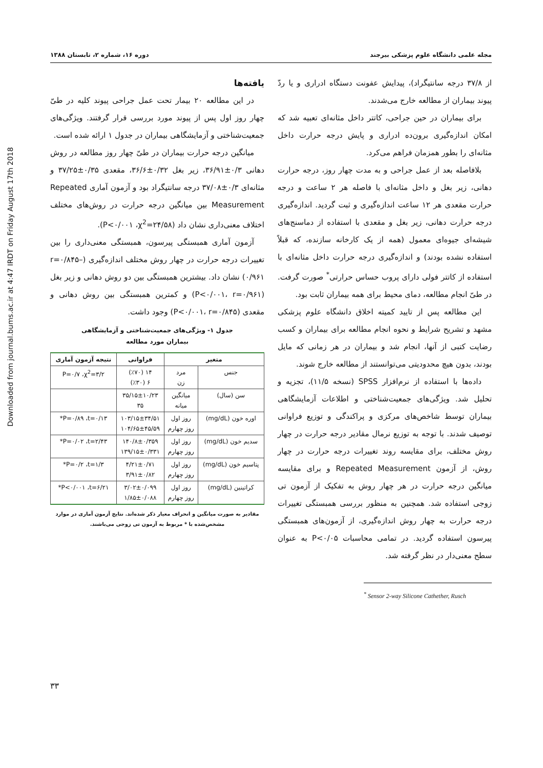Downloaded from journal.bums.ac.ir at 4:47 IRDT on Friday August 17th 2018
مجله علمی دانشگاه علوم پزشکی بیرجند دوره ۱۶، شماره ۲، تابستان ۱۳۸۸
از ۳۷/۸ درجه سانتیگراد)، پیدایش عفونت دستگاه ادراری و یا ردّ پیوند بیماران از مطالعه خارج می‌شدند.
برای بیماران در حین جراحی، کاتتر داخل مثانه‌ای تعبیه شد که امکان اندازه‌گیری برون‌ده ادراری و پایش درجه حرارت داخل مثانه‌ای را بطور همزمان فراهم می‌کرد.
بلافاصله بعد از عمل جراحی و به مدت چهار روز، درجه حرارت دهانی، زیر بغل و داخل مثانه‌ای با فاصله هر ۲ ساعت و درجه حرارت مقعدی هر ۱۲ ساعت اندازه‌گیری و ثبت گردید. اندازه‌گیری درجه حرارت دهانی، زیر بغل و مقعدی با استفاده از دماسنج‌های شیشه‌ای جیوه‌ای معمول (همه از یک کارخانه سازنده، که قبلاً استفاده نشده بودند) و اندازه‌گیری درجه حرارت داخل مثانه‌ای با استفاده از کاتتر فولی دارای پروب حساس حرارتی<sup>*</sup> صورت گرفت. در طیّ انجام مطالعه، دمای محیط برای همه بیماران ثابت بود.
این مطالعه پس از تایید کمیته اخلاق دانشگاه علوم پزشکی مشهد و تشریح شرایط و نحوه انجام مطالعه برای بیماران و کسب رضایت کتبی از آنها، انجام شد و بیماران در هر زمانی که مایل بودند، بدون هیچ محدودیتی می‌توانستند از مطالعه خارج شوند.
داده‌ها با استفاده از نرم‌افزار SPSS (نسخه ۱۱/۵)، تجزیه و تحلیل شد. ویژگی‌های جمعیت‌شناختی و اطلاعات آزمایشگاهی بیماران توسط شاخص‌های مرکزی و پراکندگی و توزیع فراوانی توصیف شدند. با توجه به توزیع نرمال مقادیر درجه حرارت در چهار روش مختلف، برای مقایسه روند تغییرات درجه حرارت در چهار روش، از آزمون Repeated Measurement و برای مقایسه میانگین درجه حرارت در هر چهار روش به تفکیک از آزمون تی زوجی استفاده شد. همچنین به منظور بررسی همبستگی تغییرات درجه حرارت به چهار روش اندازه‌گیری، از آزمون‌های همبستگی پیرسون استفاده گردید. در تمامی محاسبات P<۰/۰۵ به عنوان سطح معنی‌دار در نظر گرفته شد.
<sup>*</sup> Sensor 2-way Silicone Cathether, Rusch
یافته‌ها
در این مطالعه ۲۰ بیمار تحت عمل جراحی پیوند کلیه در طیّ چهار روز اول پس از پیوند مورد بررسی قرار گرفتند. ویژگی‌های جمعیت‌شناختی و آزمایشگاهی بیماران در جدول ۱ ارائه شده است.
میانگین درجه حرارت بیماران در طیّ چهار روز مطالعه در روش دهانی ۰/۳±۳۶/۹۱، زیر بغل ۰/۳۲±۳۶/۶، مقعدی ۰/۳۵±۳۷/۲۵ و مثانه‌ای ۰/۳±۳۷/۰۸ درجه سانتیگراد بود و آزمون آماری Repeated Measurement بین میانگین درجه حرارت در روش‌های مختلف اختلاف معنی‌داری نشان داد (P<۰/۰۰۱ ،χ<sup>2</sup>=۲۴/۵۸).
آزمون آماری همبستگی پیرسون، همبستگی معنی‌داری را بین تغییرات درجه حرارت در چهار روش مختلف اندازه‌گیری (r=۰/۸۴۵–۰/۹۶۱) نشان داد. بیشترین همبستگی بین دو روش دهانی و زیر بغل (P<۰/۰۰۱، r=۰/۹۶۱) و کمترین همبستگی بین روش دهانی و مقعدی (P<۰/۰۰۱، r=۰/۸۴۵) وجود داشت.
جدول ۱- ویژگی‌های جمعیت‌شناختی و آزمایشگاهی
بیماران مورد مطالعه
| متغیر | | فراوانی | نتیجه آزمون آماری |
| --- | --- | --- | --- |
| جنس | مرد زن | ۱۴ (٪۷۰) ۶ (٪۳۰) | P=۰/۷ ،χ<sup>2</sup>=۳/۲ |
| سن (سال) | میانگین میانه | ۳۵/۱۵±۱۰/۲۳ ۳۵ | |
| اوره خون (mg/dL) | روز اول روز چهارم | ۱۰۳/۱۵±۳۴/۵۱ ۱۰۴/۶۵±۴۵/۵۹ | P=۰/۸۹ ،t=۰/۱۳* |
| سدیم خون (mg/dL) | روز اول روز چهارم | ۱۴۰/۸±۰/۳۵۹ ۱۳۹/۱۵±۰/۳۳۱ | P=۰/۰۲ ،t=۲/۴۳* |
| پتاسیم خون (mg/dL) | روز اول روز چهارم | ۴/۲۱±۰/۷۱ ۳/۹۱±۰/۸۲ | P=۰/۲ ،t=۱/۳* |
| کراتینین (mg/dL) | روز اول روز چهارم | ۳/۰۲±۰/۰۹۹ ۱/۸۵±۰/۰۸۸ | P<۰/۰۰۱ ،t=۶/۲۱* |
مقادیر به صورت میانگین و انحراف معیار ذکر شده‌اند. نتایج آزمون آماری در موارد مشخص‌شده با * مربوط به آزمون تی زوجی می‌باشند.
۳۳